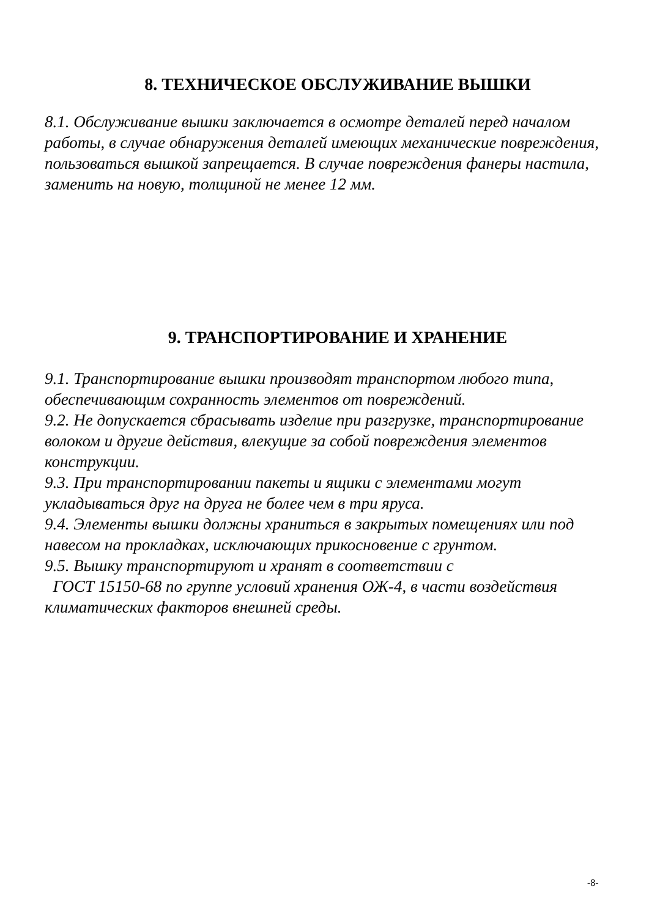8. ТЕХНИЧЕСКОЕ ОБСЛУЖИВАНИЕ ВЫШКИ
8.1. Обслуживание вышки заключается в осмотре деталей перед началом работы, в случае обнаружения деталей имеющих механические повреждения, пользоваться вышкой запрещается. В случае повреждения фанеры настила, заменить на новую, толщиной не менее 12 мм.
9. ТРАНСПОРТИРОВАНИЕ И ХРАНЕНИЕ
9.1. Транспортирование вышки производят транспортом любого типа, обеспечивающим сохранность элементов от повреждений.
9.2. Не допускается сбрасывать изделие при разгрузке, транспортирование волоком и другие действия, влекущие за собой повреждения элементов конструкции.
9.3. При транспортировании пакеты и ящики с элементами могут укладываться друг на друга не более чем в три яруса.
9.4. Элементы вышки должны храниться в закрытых помещениях или под навесом на прокладках, исключающих прикосновение с грунтом.
9.5. Вышку транспортируют и хранят в соответствии с
ГОСТ 15150-68 по группе условий хранения ОЖ-4, в части воздействия климатических факторов внешней среды.
-8-